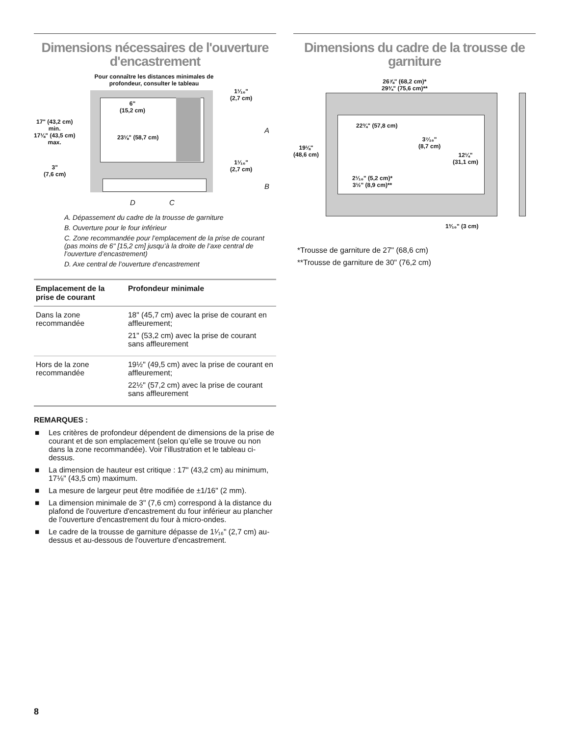Dimensions nécessaires de l'ouverture d'encastrement
Pour connaître les distances minimales de profondeur, consulter le tableau
1¹⁄₁₆"
(2,7 cm)
6"
(15,2 cm)
17" (43,2 cm)
min.
17⅛" (43,5 cm)
max.
23⅛" (58,7 cm)
A
1¹⁄₁₆"
(2,7 cm)
3"
(7,6 cm)
B
D C
A. Dépassement du cadre de la trousse de garniture
B. Ouverture pour le four inférieur
C. Zone recommandée pour l’emplacement de la prise de courant (pas moins de 6" [15,2 cm] jusqu’à la droite de l’axe central de l’ouverture d’encastrement)
D. Axe central de l’ouverture d’encastrement
| Emplacement de la prise de courant | Profondeur minimale |
| --- | --- |
| Dans la zone recommandée | 18" (45,7 cm) avec la prise de courant en affleurement; 21" (53,2 cm) avec la prise de courant sans affleurement |
| Hors de la zone recommandée | 19½" (49,5 cm) avec la prise de courant en affleurement; 22½" (57,2 cm) avec la prise de courant sans affleurement |
REMARQUES :
■ Les critères de profondeur dépendent de dimensions de la prise de courant et de son emplacement (selon qu’elle se trouve ou non dans la zone recommandée). Voir l’illustration et le tableau ci-dessus.
■ La dimension de hauteur est critique : 17" (43,2 cm) au minimum, 17⅛" (43,5 cm) maximum.
■ La mesure de largeur peut être modifiée de ±1/16" (2 mm).
■ La dimension minimale de 3" (7,6 cm) correspond à la distance du plafond de l'ouverture d'encastrement du four inférieur au plancher de l'ouverture d'encastrement du four à micro-ondes.
■ Le cadre de la trousse de garniture dépasse de 1¹⁄₁₆" (2,7 cm) au-dessus et au-dessous de l'ouverture d'encastrement.
Dimensions du cadre de la trousse de garniture
26⅞" (68,2 cm)*
29¾" (75,6 cm)**
19⅛"
(48,6 cm)
22¾" (57,8 cm)
3⁷⁄₁₆"
(8,7 cm)
12¼"
(31,1 cm)
2¹⁄₁₆" (5,2 cm)*
3½" (8,9 cm)**
1³⁄₁₆" (3 cm)
*Trousse de garniture de 27" (68,6 cm)
**Trousse de garniture de 30" (76,2 cm)
8